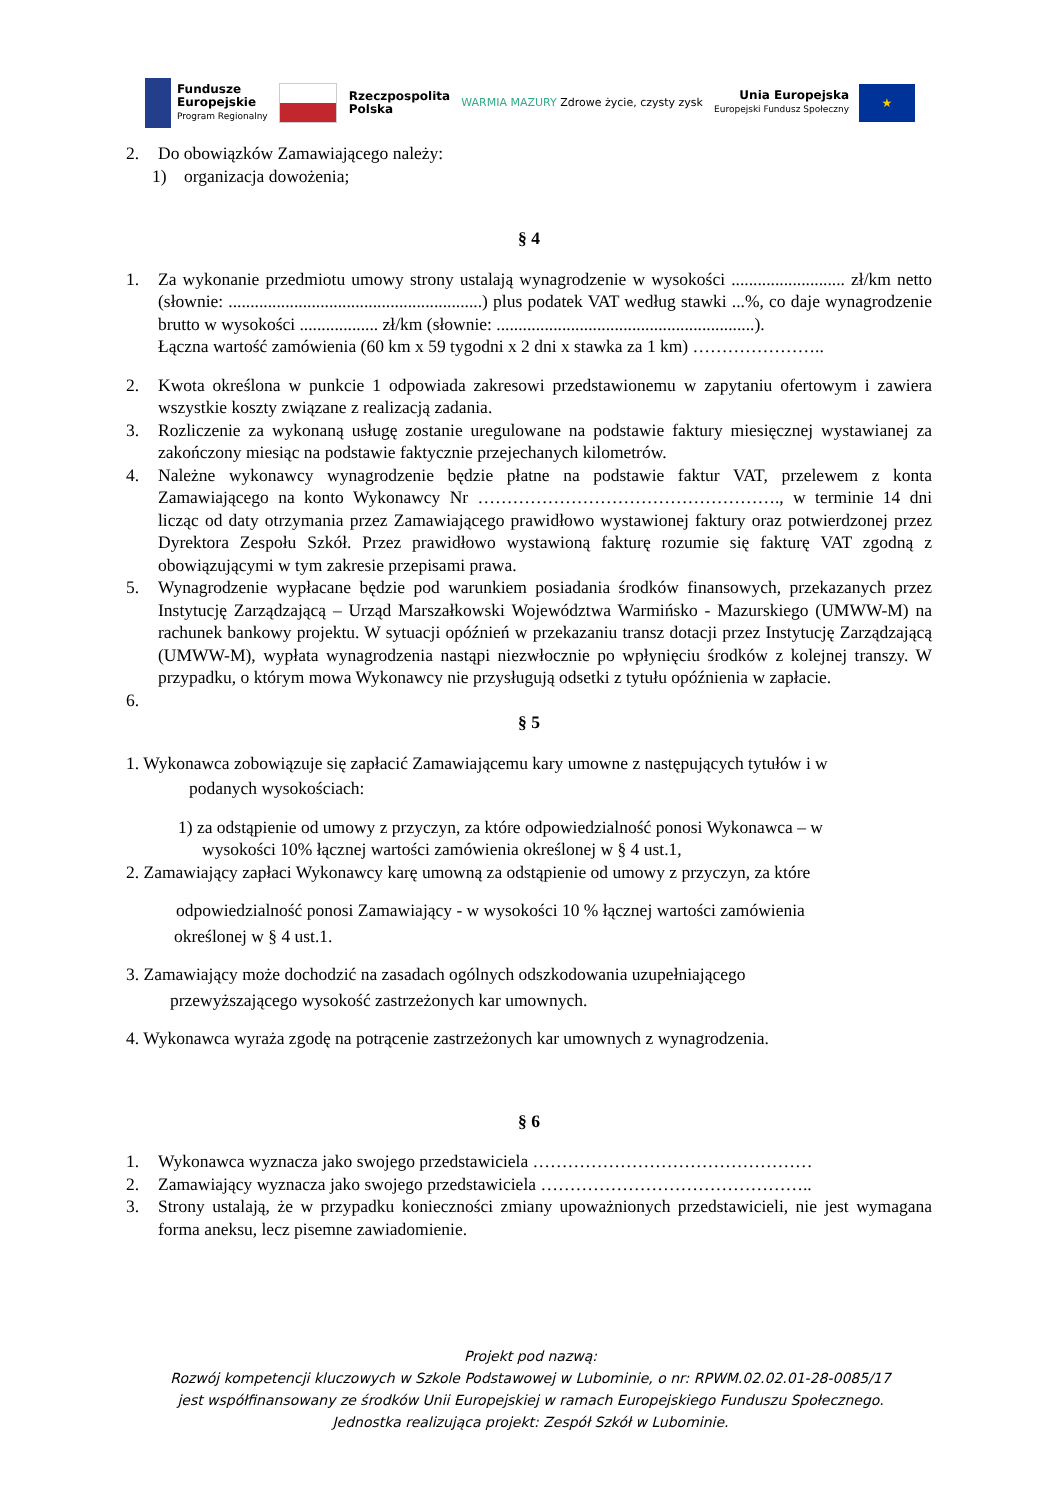Fundusze
Europejskie
Program Regionalny
Rzeczpospolita
Polska
WARMIA MAZURY Zdrowe życie, czysty zysk
Unia Europejska
Europejski Fundusz Społeczny ★
2. Do obowiązków Zamawiającego należy:
1) organizacja dowożenia;
§ 4
1. Za wykonanie przedmiotu umowy strony ustalają wynagrodzenie w wysokości .......................... zł/km netto (słownie: ..........................................................) plus podatek VAT według stawki ...%, co daje wynagrodzenie brutto w wysokości .................. zł/km (słownie: ...........................................................).
Łączna wartość zamówienia (60 km x 59 tygodni x 2 dni x stawka za 1 km) …………………..
2. Kwota określona w punkcie 1 odpowiada zakresowi przedstawionemu w zapytaniu ofertowym i zawiera wszystkie koszty związane z realizacją zadania.
3. Rozliczenie za wykonaną usługę zostanie uregulowane na podstawie faktury miesięcznej wystawianej za zakończony miesiąc na podstawie faktycznie przejechanych kilometrów.
4. Należne wykonawcy wynagrodzenie będzie płatne na podstawie faktur VAT, przelewem z konta Zamawiającego na konto Wykonawcy Nr ……………………………………………., w terminie 14 dni licząc od daty otrzymania przez Zamawiającego prawidłowo wystawionej faktury oraz potwierdzonej przez Dyrektora Zespołu Szkół. Przez prawidłowo wystawioną fakturę rozumie się fakturę VAT zgodną z obowiązującymi w tym zakresie przepisami prawa.
5. Wynagrodzenie wypłacane będzie pod warunkiem posiadania środków finansowych, przekazanych przez Instytucję Zarządzającą – Urząd Marszałkowski Województwa Warmińsko - Mazurskiego (UMWW-M) na rachunek bankowy projektu. W sytuacji opóźnień w przekazaniu transz dotacji przez Instytucję Zarządzającą (UMWW-M), wypłata wynagrodzenia nastąpi niezwłocznie po wpłynięciu środków z kolejnej transzy. W przypadku, o którym mowa Wykonawcy nie przysługują odsetki z tytułu opóźnienia w zapłacie.
6.
§ 5
1. Wykonawca zobowiązuje się zapłacić Zamawiającemu kary umowne z następujących tytułów i w
podanych wysokościach:
1) za odstąpienie od umowy z przyczyn, za które odpowiedzialność ponosi Wykonawca – w
wysokości 10% łącznej wartości zamówienia określonej w § 4 ust.1,
2. Zamawiający zapłaci Wykonawcy karę umowną za odstąpienie od umowy z przyczyn, za które
odpowiedzialność ponosi Zamawiający - w wysokości 10 % łącznej wartości zamówienia
określonej w § 4 ust.1.
3. Zamawiający może dochodzić na zasadach ogólnych odszkodowania uzupełniającego
przewyższającego wysokość zastrzeżonych kar umownych.
4. Wykonawca wyraża zgodę na potrącenie zastrzeżonych kar umownych z wynagrodzenia.
§ 6
1. Wykonawca wyznacza jako swojego przedstawiciela …………………………………………
2. Zamawiający wyznacza jako swojego przedstawiciela ………………………………………..
3. Strony ustalają, że w przypadku konieczności zmiany upoważnionych przedstawicieli, nie jest wymagana forma aneksu, lecz pisemne zawiadomienie.
Projekt pod nazwą:
Rozwój kompetencji kluczowych w Szkole Podstawowej w Lubominie, o nr: RPWM.02.02.01-28-0085/17
jest współfinansowany ze środków Unii Europejskiej w ramach Europejskiego Funduszu Społecznego.
Jednostka realizująca projekt: Zespół Szkół w Lubominie.